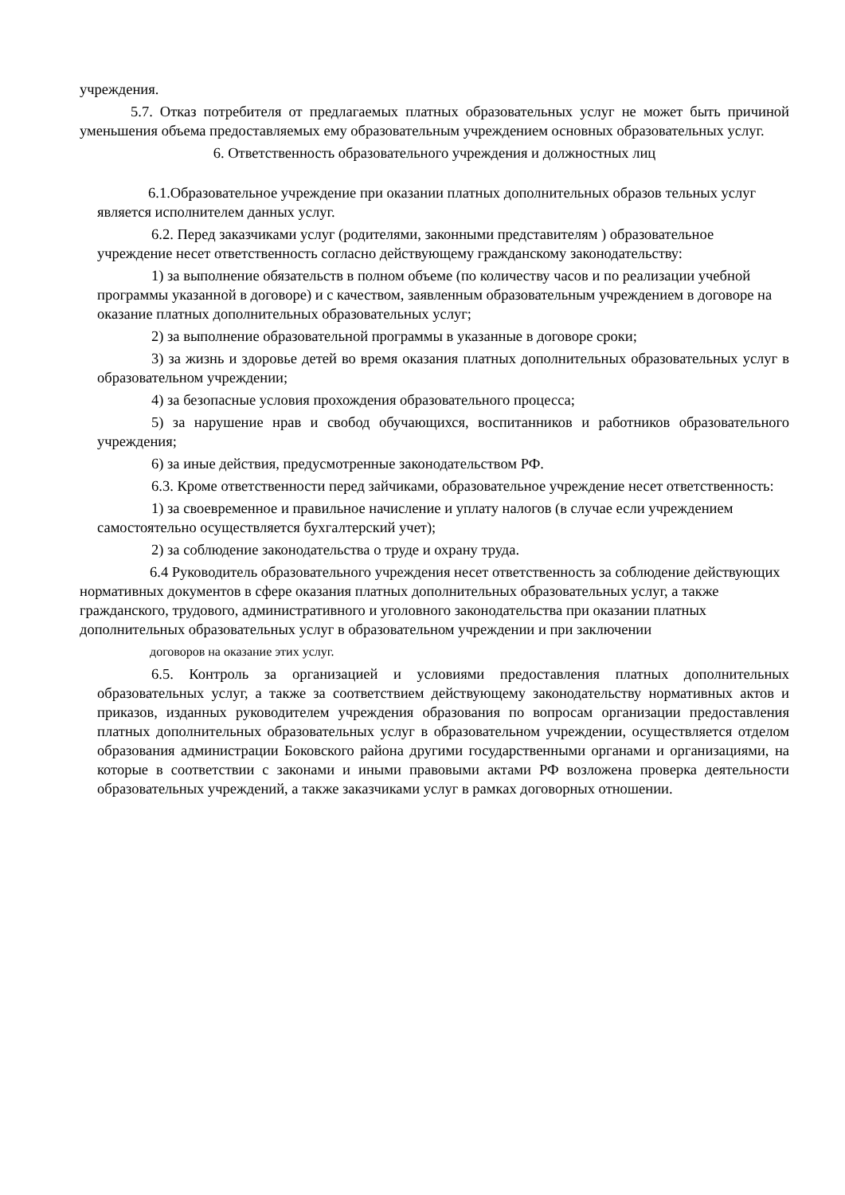учреждения.
5.7. Отказ потребителя от предлагаемых платных образовательных услуг не может быть причиной уменьшения объема предоставляемых ему образовательным учреждением основных образовательных услуг.
6. Ответственность образовательного учреждения и должностных лиц
6.1.Образовательное учреждение при оказании платных дополнительных образов тельных услуг является исполнителем данных услуг.
6.2. Перед заказчиками услуг (родителями, законными представителям ) образовательное учреждение несет ответственность согласно действующему гражданскому законодательству:
1) за выполнение обязательств в полном объеме (по количеству часов и по реализации учебной программы указанной в договоре) и с качеством, заявленным образовательным учреждением в договоре на оказание платных дополнительных образовательных услуг;
2) за выполнение образовательной программы в указанные в договоре сроки;
3) за жизнь и здоровье детей во время оказания платных дополнительных образовательных услуг в образовательном учреждении;
4) за безопасные условия прохождения образовательного процесса;
5) за нарушение нрав и свобод обучающихся, воспитанников и работников образовательного учреждения;
6) за иные действия, предусмотренные законодательством РФ.
6.3. Кроме ответственности перед зайчиками, образовательное учреждение несет ответственность:
1) за своевременное и правильное начисление и уплату налогов (в случае если учреждением самостоятельно осуществляется бухгалтерский учет);
2) за соблюдение законодательства о труде и охрану труда.
6.4 Руководитель образовательного учреждения несет ответственность за соблюдение действующих нормативных документов в сфере оказания платных дополнительных образовательных услуг, а также гражданского, трудового, административного и уголовного законодательства при оказании платных дополнительных образовательных услуг в образовательном учреждении и при заключении
договоров на оказание этих услуг.
6.5. Контроль за организацией и условиями предоставления платных дополнительных образовательных услуг, а также за соответствием действующему законодательству нормативных актов и приказов, изданных руководителем учреждения образования по вопросам организации предоставления платных дополнительных образовательных услуг в образовательном учреждении, осуществляется отделом образования администрации Боковского района другими государственными органами и организациями, на которые в соответствии с законами и иными правовыми актами РФ возложена проверка деятельности образовательных учреждений, а также заказчиками услуг в рамках договорных отношении.